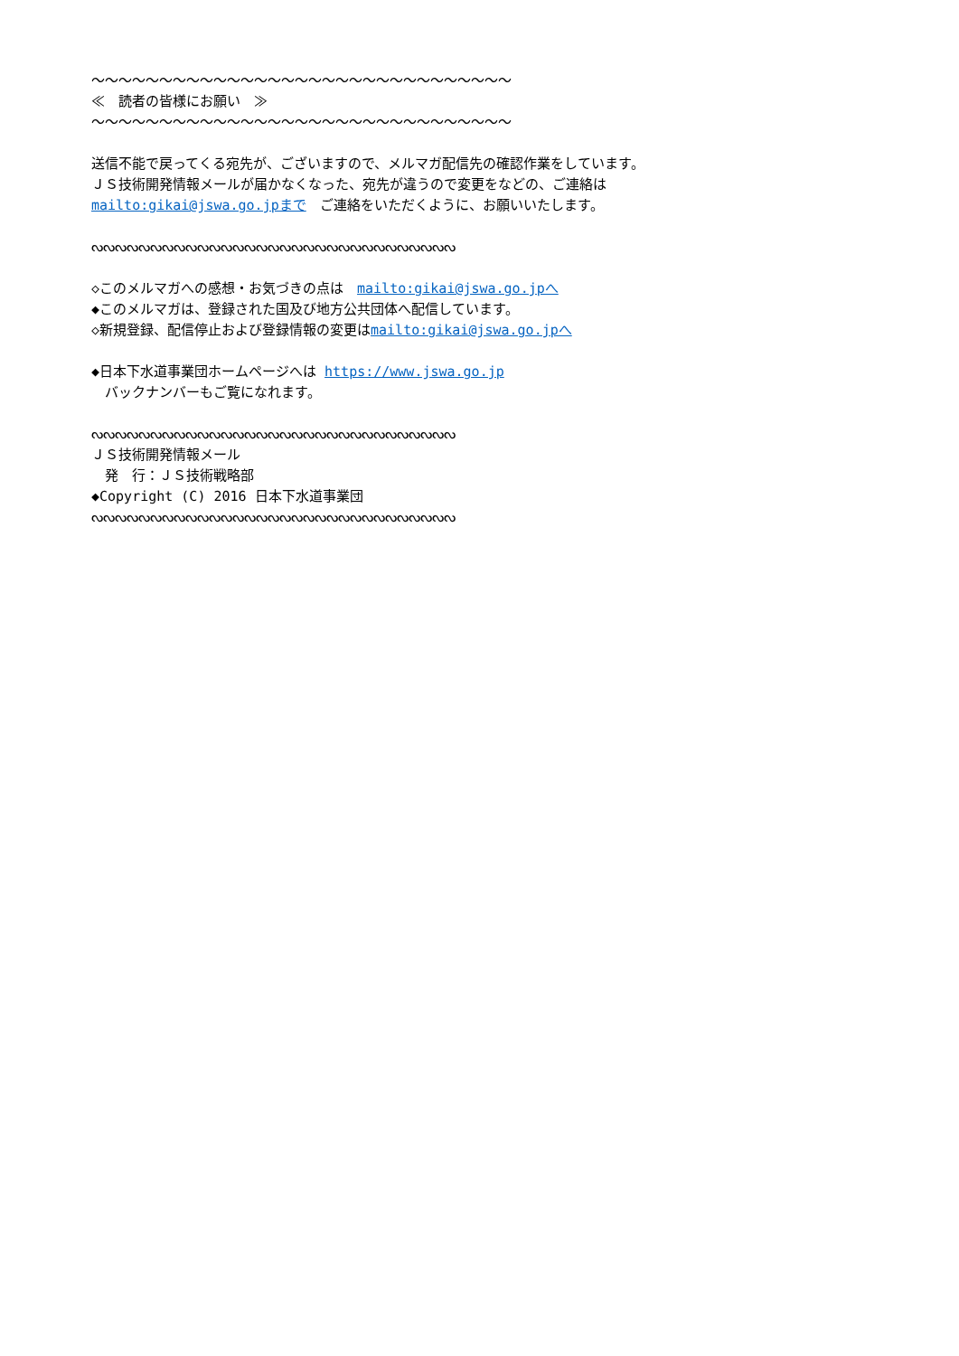～～～～～～～～～～～～～～～～～～～～～～～～～～～～～～～ ≪　読者の皆様にお願い　≫ ～～～～～～～～～～～～～～～～～～～～～～～～～～～～～～～ 送信不能で戻ってくる宛先が、ございますので、メルマガ配信先の確認作業をしています。 ＪＳ技術開発情報メールが届かなくなった、宛先が違うので変更をなどの、ご連絡は mailto:gikai@jswa.go.jpまで　ご連絡をいただくように、お願いいたします。 ᔓᔓᔓᔓᔓᔓᔓᔓᔓᔓᔓᔓᔓᔓᔓᔓᔓᔓᔓᔓᔓᔓᔓᔓᔓᔓᔓᔓᔓᔓᔓ ◇このメルマガへの感想・お気づきの点は　mailto:gikai@jswa.go.jpへ ◆このメルマガは、登録された国及び地方公共団体へ配信しています。 ◇新規登録、配信停止および登録情報の変更はmailto:gikai@jswa.go.jpへ ◆日本下水道事業団ホームページへは https://www.jswa.go.jp 　バックナンバーもご覧になれます。 ᔓᔓᔓᔓᔓᔓᔓᔓᔓᔓᔓᔓᔓᔓᔓᔓᔓᔓᔓᔓᔓᔓᔓᔓᔓᔓᔓᔓᔓᔓᔓ ＪＳ技術開発情報メール 　発　行：ＪＳ技術戦略部 ◆Copyright (C) 2016 日本下水道事業団 ᔓᔓᔓᔓᔓᔓᔓᔓᔓᔓᔓᔓᔓᔓᔓᔓᔓᔓᔓᔓᔓᔓᔓᔓᔓᔓᔓᔓᔓᔓᔓ